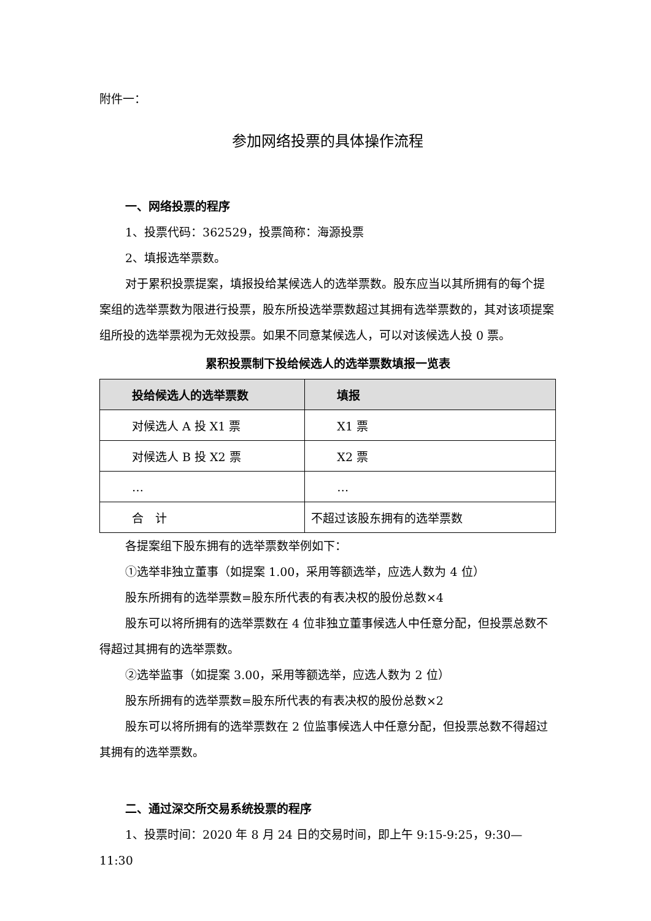附件一：
参加网络投票的具体操作流程
一、网络投票的程序
1、投票代码：362529，投票简称：海源投票
2、填报选举票数。
对于累积投票提案，填报投给某候选人的选举票数。股东应当以其所拥有的每个提案组的选举票数为限进行投票，股东所投选举票数超过其拥有选举票数的，其对该项提案组所投的选举票视为无效投票。如果不同意某候选人，可以对该候选人投 0 票。
累积投票制下投给候选人的选举票数填报一览表
| 投给候选人的选举票数 | 填报 |
| --- | --- |
| 对候选人 A 投 X1 票 | X1 票 |
| 对候选人 B 投 X2 票 | X2 票 |
| … | … |
| 合 计 | 不超过该股东拥有的选举票数 |
各提案组下股东拥有的选举票数举例如下：
①选举非独立董事（如提案 1.00，采用等额选举，应选人数为 4 位）
股东所拥有的选举票数=股东所代表的有表决权的股份总数×4
股东可以将所拥有的选举票数在 4 位非独立董事候选人中任意分配，但投票总数不得超过其拥有的选举票数。
②选举监事（如提案 3.00，采用等额选举，应选人数为 2 位）
股东所拥有的选举票数=股东所代表的有表决权的股份总数×2
股东可以将所拥有的选举票数在 2 位监事候选人中任意分配，但投票总数不得超过其拥有的选举票数。
二、通过深交所交易系统投票的程序
1、投票时间：2020 年 8 月 24 日的交易时间，即上午 9:15-9:25，9:30—11:30